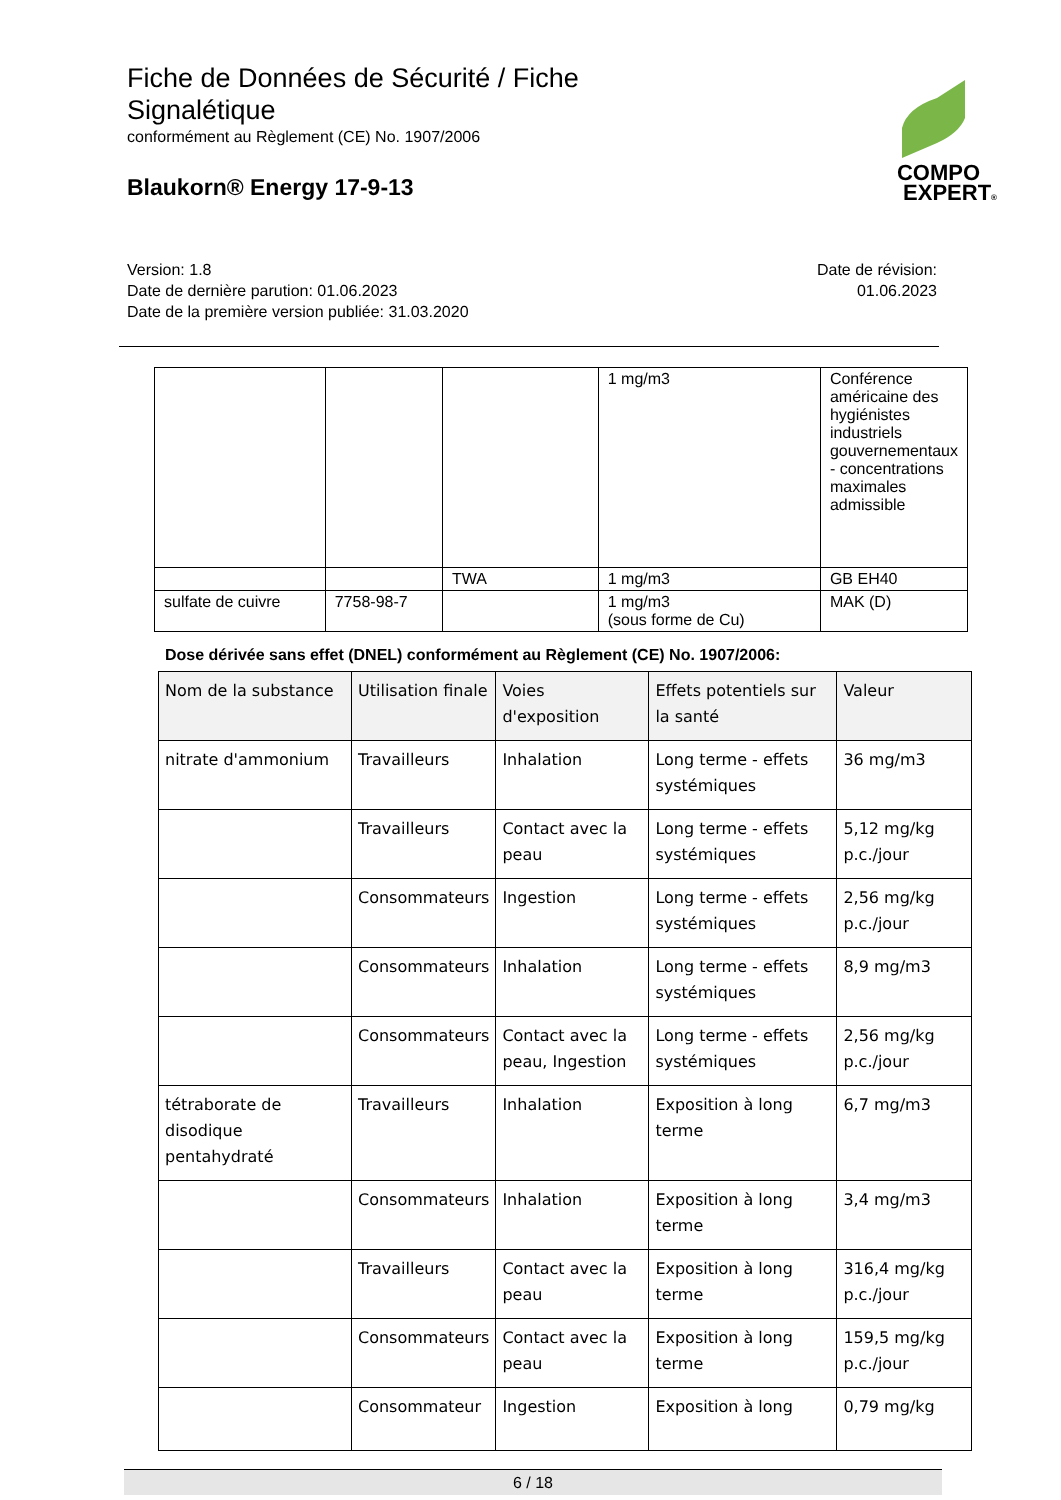Fiche de Données de Sécurité / Fiche Signalétique
conformément au Règlement (CE) No. 1907/2006
Blaukorn® Energy 17-9-13
COMPO
EXPERT®
Version: 1.8
Date de dernière parution: 01.06.2023
Date de la première version publiée: 31.03.2020
Date de révision:
01.06.2023
| | | | 1 mg/m3 | Conférence américaine des hygiénistes industriels gouvernementaux - concentrations maximales admissible |
| | | TWA | 1 mg/m3 | GB EH40 |
| sulfate de cuivre | 7758-98-7 | | 1 mg/m3 (sous forme de Cu) | MAK (D) |
Dose dérivée sans effet (DNEL) conformément au Règlement (CE) No. 1907/2006:
| Nom de la substance | Utilisation finale | Voies d'exposition | Effets potentiels sur la santé | Valeur |
| --- | --- | --- | --- | --- |
| nitrate d'ammonium | Travailleurs | Inhalation | Long terme - effets systémiques | 36 mg/m3 |
| | Travailleurs | Contact avec la peau | Long terme - effets systémiques | 5,12 mg/kg p.c./jour |
| | Consommateurs | Ingestion | Long terme - effets systémiques | 2,56 mg/kg p.c./jour |
| | Consommateurs | Inhalation | Long terme - effets systémiques | 8,9 mg/m3 |
| | Consommateurs | Contact avec la peau, Ingestion | Long terme - effets systémiques | 2,56 mg/kg p.c./jour |
| tétraborate de disodique pentahydraté | Travailleurs | Inhalation | Exposition à long terme | 6,7 mg/m3 |
| | Consommateurs | Inhalation | Exposition à long terme | 3,4 mg/m3 |
| | Travailleurs | Contact avec la peau | Exposition à long terme | 316,4 mg/kg p.c./jour |
| | Consommateurs | Contact avec la peau | Exposition à long terme | 159,5 mg/kg p.c./jour |
| | Consommateur | Ingestion | Exposition à long | 0,79 mg/kg |
6 / 18